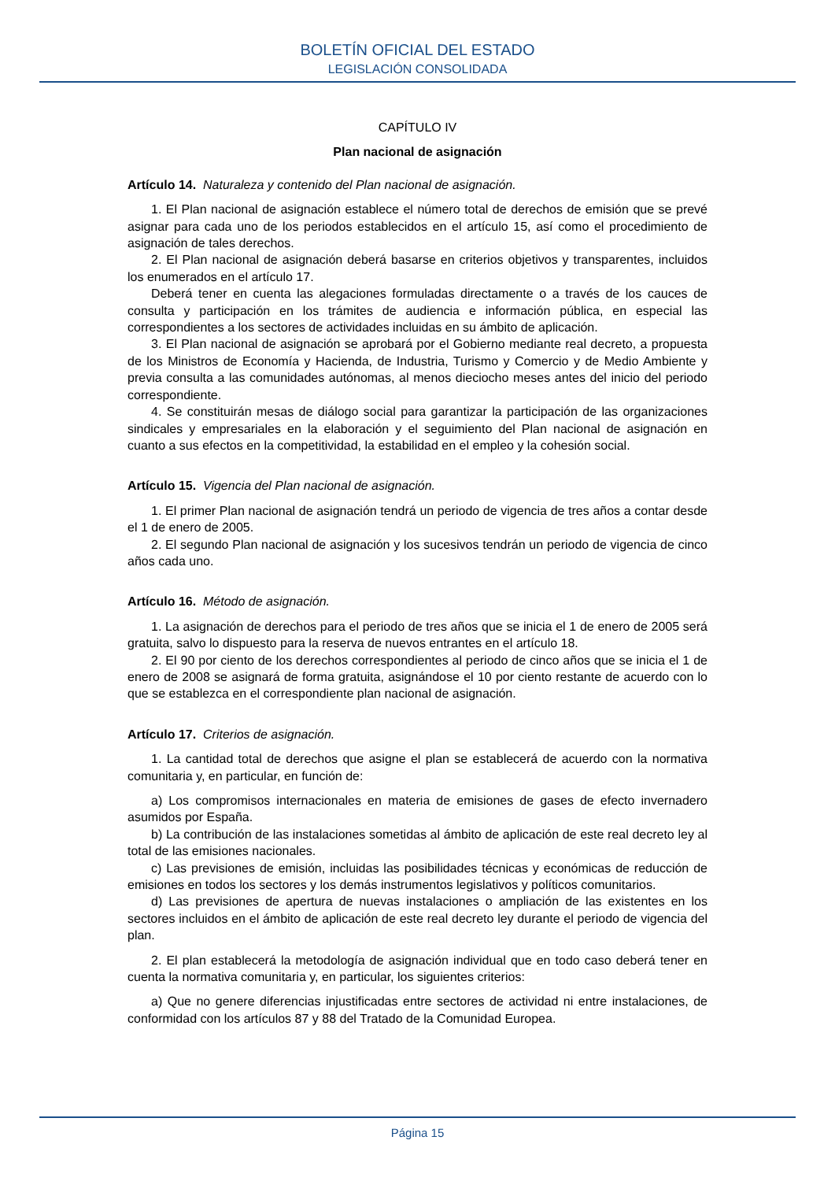BOLETÍN OFICIAL DEL ESTADO
LEGISLACIÓN CONSOLIDADA
CAPÍTULO IV
Plan nacional de asignación
Artículo 14. Naturaleza y contenido del Plan nacional de asignación.
1. El Plan nacional de asignación establece el número total de derechos de emisión que se prevé asignar para cada uno de los periodos establecidos en el artículo 15, así como el procedimiento de asignación de tales derechos.
2. El Plan nacional de asignación deberá basarse en criterios objetivos y transparentes, incluidos los enumerados en el artículo 17.
Deberá tener en cuenta las alegaciones formuladas directamente o a través de los cauces de consulta y participación en los trámites de audiencia e información pública, en especial las correspondientes a los sectores de actividades incluidas en su ámbito de aplicación.
3. El Plan nacional de asignación se aprobará por el Gobierno mediante real decreto, a propuesta de los Ministros de Economía y Hacienda, de Industria, Turismo y Comercio y de Medio Ambiente y previa consulta a las comunidades autónomas, al menos dieciocho meses antes del inicio del periodo correspondiente.
4. Se constituirán mesas de diálogo social para garantizar la participación de las organizaciones sindicales y empresariales en la elaboración y el seguimiento del Plan nacional de asignación en cuanto a sus efectos en la competitividad, la estabilidad en el empleo y la cohesión social.
Artículo 15. Vigencia del Plan nacional de asignación.
1. El primer Plan nacional de asignación tendrá un periodo de vigencia de tres años a contar desde el 1 de enero de 2005.
2. El segundo Plan nacional de asignación y los sucesivos tendrán un periodo de vigencia de cinco años cada uno.
Artículo 16. Método de asignación.
1. La asignación de derechos para el periodo de tres años que se inicia el 1 de enero de 2005 será gratuita, salvo lo dispuesto para la reserva de nuevos entrantes en el artículo 18.
2. El 90 por ciento de los derechos correspondientes al periodo de cinco años que se inicia el 1 de enero de 2008 se asignará de forma gratuita, asignándose el 10 por ciento restante de acuerdo con lo que se establezca en el correspondiente plan nacional de asignación.
Artículo 17. Criterios de asignación.
1. La cantidad total de derechos que asigne el plan se establecerá de acuerdo con la normativa comunitaria y, en particular, en función de:
a) Los compromisos internacionales en materia de emisiones de gases de efecto invernadero asumidos por España.
b) La contribución de las instalaciones sometidas al ámbito de aplicación de este real decreto ley al total de las emisiones nacionales.
c) Las previsiones de emisión, incluidas las posibilidades técnicas y económicas de reducción de emisiones en todos los sectores y los demás instrumentos legislativos y políticos comunitarios.
d) Las previsiones de apertura de nuevas instalaciones o ampliación de las existentes en los sectores incluidos en el ámbito de aplicación de este real decreto ley durante el periodo de vigencia del plan.
2. El plan establecerá la metodología de asignación individual que en todo caso deberá tener en cuenta la normativa comunitaria y, en particular, los siguientes criterios:
a) Que no genere diferencias injustificadas entre sectores de actividad ni entre instalaciones, de conformidad con los artículos 87 y 88 del Tratado de la Comunidad Europea.
Página 15